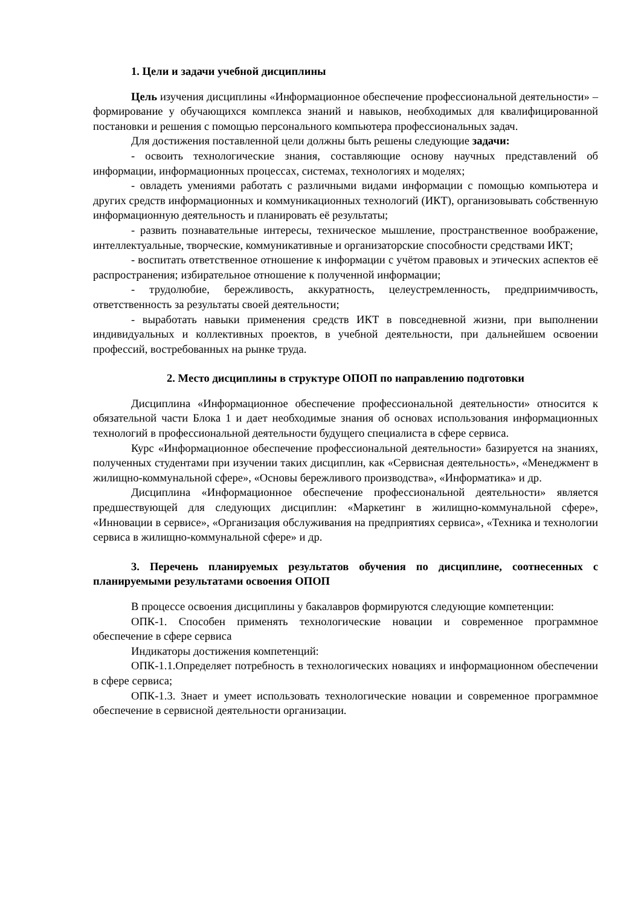1. Цели и задачи учебной дисциплины
Цель изучения дисциплины «Информационное обеспечение профессиональной деятельности» – формирование у обучающихся комплекса знаний и навыков, необходимых для квалифицированной постановки и решения с помощью персонального компьютера профессиональных задач.
Для достижения поставленной цели должны быть решены следующие задачи:
- освоить технологические знания, составляющие основу научных представлений об информации, информационных процессах, системах, технологиях и моделях;
- овладеть умениями работать с различными видами информации с помощью компьютера и других средств информационных и коммуникационных технологий (ИКТ), организовывать собственную информационную деятельность и планировать её результаты;
- развить познавательные интересы, техническое мышление, пространственное воображение, интеллектуальные, творческие, коммуникативные и организаторские способности средствами ИКТ;
- воспитать ответственное отношение к информации с учётом правовых и этических аспектов её распространения; избирательное отношение к полученной информации;
- трудолюбие, бережливость, аккуратность, целеустремленность, предприимчивость, ответственность за результаты своей деятельности;
- выработать навыки применения средств ИКТ в повседневной жизни, при выполнении индивидуальных и коллективных проектов, в учебной деятельности, при дальнейшем освоении профессий, востребованных на рынке труда.
2. Место дисциплины в структуре ОПОП по направлению подготовки
Дисциплина «Информационное обеспечение профессиональной деятельности» относится к обязательной части Блока 1 и дает необходимые знания об основах использования информационных технологий в профессиональной деятельности будущего специалиста в сфере сервиса.
Курс «Информационное обеспечение профессиональной деятельности» базируется на знаниях, полученных студентами при изучении таких дисциплин, как «Сервисная деятельность», «Менеджмент в жилищно-коммунальной сфере», «Основы бережливого производства», «Информатика» и др.
Дисциплина «Информационное обеспечение профессиональной деятельности» является предшествующей для следующих дисциплин: «Маркетинг в жилищно-коммунальной сфере», «Инновации в сервисе», «Организация обслуживания на предприятиях сервиса», «Техника и технологии сервиса в жилищно-коммунальной сфере» и др.
3. Перечень планируемых результатов обучения по дисциплине, соотнесенных с планируемыми результатами освоения ОПОП
В процессе освоения дисциплины у бакалавров формируются следующие компетенции:
ОПК-1. Способен применять технологические новации и современное программное обеспечение в сфере сервиса
Индикаторы достижения компетенций:
ОПК-1.1.Определяет потребность в технологических новациях и информационном обеспечении в сфере сервиса;
ОПК-1.3. Знает и умеет использовать технологические новации и современное программное обеспечение в сервисной деятельности организации.